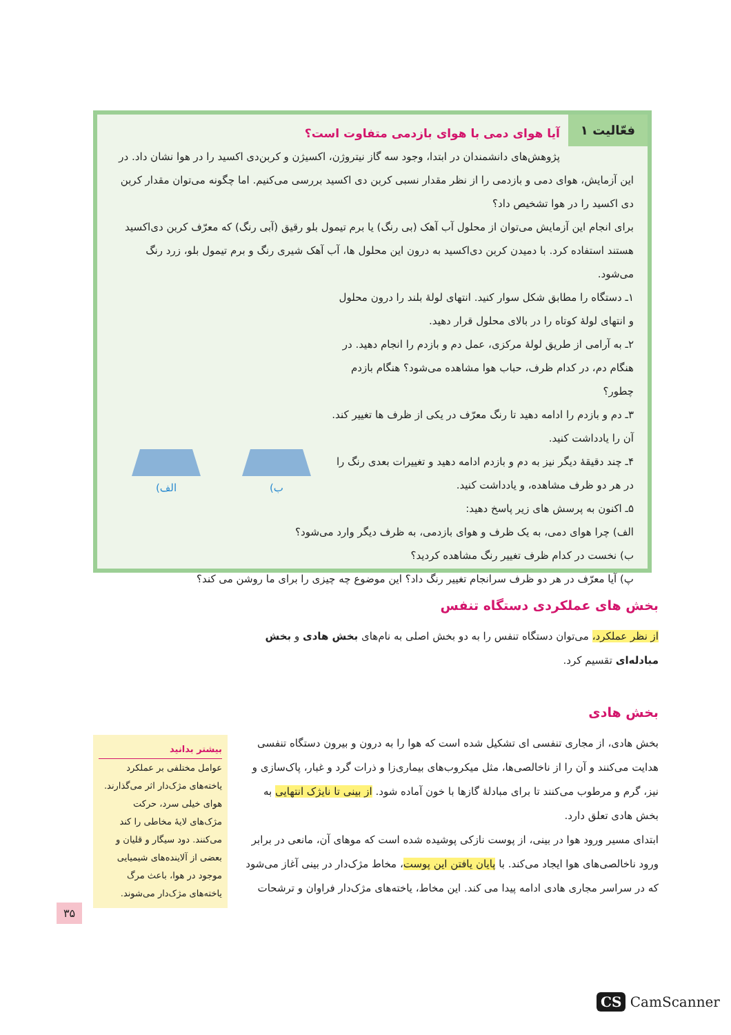فعّالیت ۱
آیا هوای دمی با هوای بازدمی متفاوت است؟
پژوهش‌های دانشمندان در ابتدا، وجود سه گاز نیتروژن، اکسیژن و کربن‌دی اکسید را در هوا نشان داد. در این آزمایش، هوای دمی و بازدمی را از نظر مقدار نسبی کربن دی اکسید بررسی می‌کنیم. اما چگونه می‌توان مقدار کربن دی اکسید را در هوا تشخیص داد؟
برای انجام این آزمایش می‌توان از محلول آب آهک (بی رنگ) یا برم تیمول بلو رقیق (آبی رنگ) که معرّف کربن دی‌اکسید هستند استفاده کرد. با دمیدن کربن دی‌اکسید به درون این محلول ها، آب آهک شیری رنگ و برم تیمول بلو، زرد رنگ می‌شود.
ب)
الف)
۱ـ دستگاه را مطابق شکل سوار کنید. انتهای لولهٔ بلند را درون محلول و انتهای لولهٔ کوتاه را در بالای محلول قرار دهید.
۲ـ به آرامی از طریق لولهٔ مرکزی، عمل دم و بازدم را انجام دهید. در هنگام دم، در کدام ظرف، حباب هوا مشاهده می‌شود؟ هنگام بازدم چطور؟
۳ـ دم و بازدم را ادامه دهید تا رنگ معرّف در یکی از ظرف ها تغییر کند. آن را یادداشت کنید.
۴ـ چند دقیقهٔ دیگر نیز به دم و بازدم ادامه دهید و تغییرات بعدی رنگ را در هر دو ظرف مشاهده، و یادداشت کنید.
۵ـ اکنون به پرسش های زیر پاسخ دهید:
الف) چرا هوای دمی، به یک ظرف و هوای بازدمی، به ظرف دیگر وارد می‌شود؟
ب) نخست در کدام ظرف تغییر رنگ مشاهده کردید؟
پ) آیا معرّف در هر دو ظرف سرانجام تغییر رنگ داد؟ این موضوع چه چیزی را برای ما روشن می کند؟
بخش های عملکردی دستگاه تنفس
از نظر عملکرد، می‌توان دستگاه تنفس را به دو بخش اصلی به نام‌های بخش هادی و بخش مبادله‌ای تقسیم کرد.
بخش هادی
بخش هادی، از مجاری تنفسی ای تشکیل شده است که هوا را به درون و بیرون دستگاه تنفسی هدایت می‌کنند و آن را از ناخالصی‌ها، مثل میکروب‌های بیماری‌زا و ذرات گرد و غبار، پاک‌سازی و نیز، گرم و مرطوب می‌کنند تا برای مبادلهٔ گازها با خون آماده شود. از بینی تا نایژک انتهایی به بخش هادی تعلق دارد.
ابتدای مسیر ورود هوا در بینی، از پوست نازکی پوشیده شده است که موهای آن، مانعی در برابر ورود ناخالصی‌های هوا ایجاد می‌کند. با پایان یافتن این پوست، مخاط مژک‌دار در بینی آغاز می‌شود که در سراسر مجاری هادی ادامه پیدا می کند. این مخاط، یاخته‌های مژک‌دار فراوان و ترشحات
بیشتر بدانید
عوامل مختلفی بر عملکرد یاخته‌های مژک‌دار اثر می‌گذارند. هوای خیلی سرد، حرکت مژک‌های لایهٔ مخاطی را کند می‌کنند. دود سیگار و قلیان و بعضی از آلاینده‌های شیمیایی موجود در هوا، باعث مرگ یاخته‌های مژک‌دار می‌شوند.
۳۵
CS CamScanner